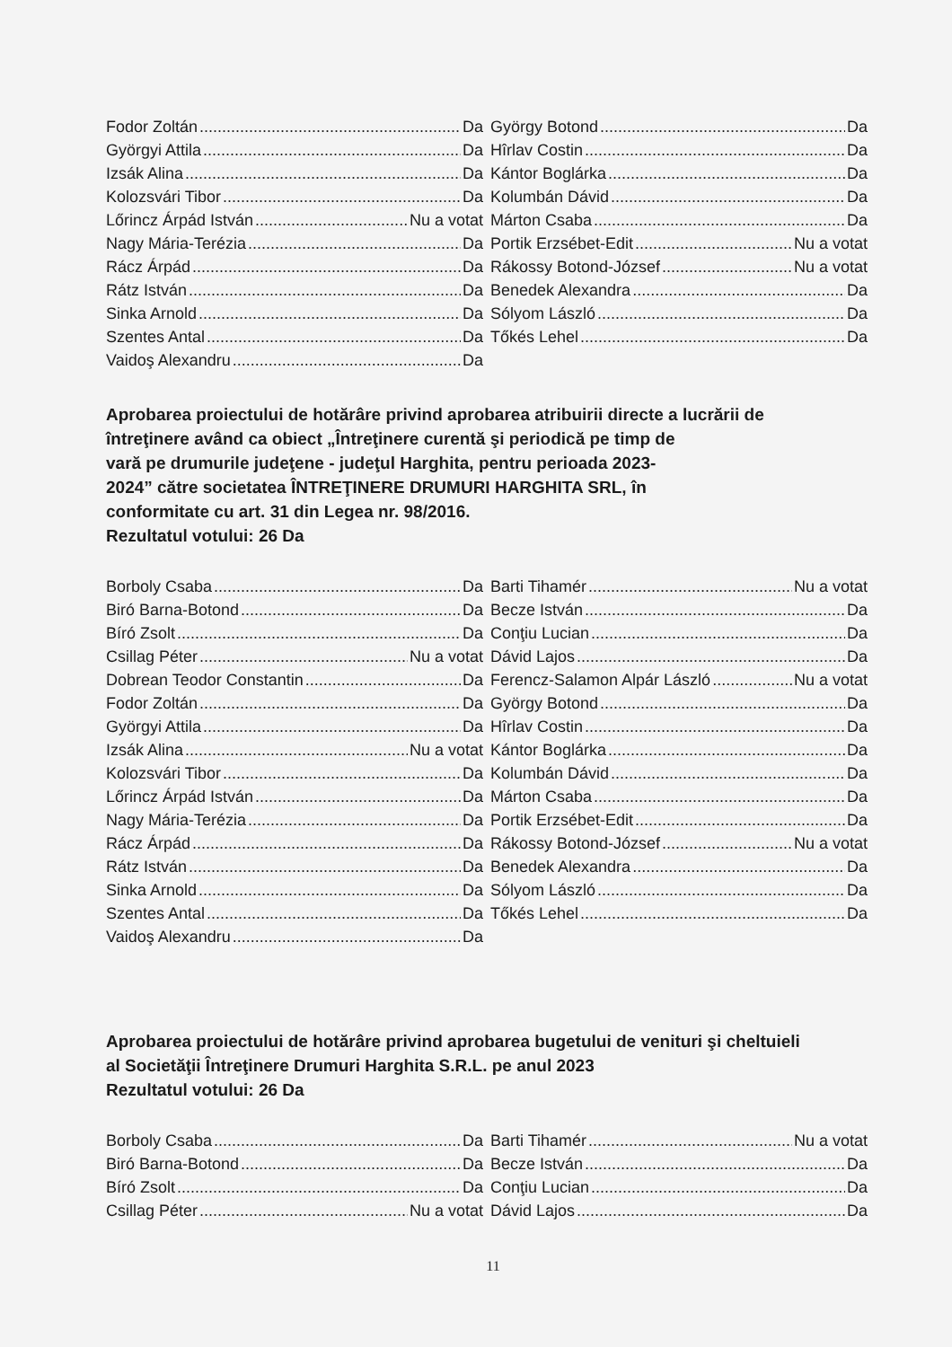Fodor Zoltán Da
Györgyi Attila Da
Izsák Alina Da
Kolozsvári Tibor Da
Lőrincz Árpád István Nu a votat
Nagy Mária-Terézia Da
Rácz Árpád Da
Rátz István Da
Sinka Arnold Da
Szentes Antal Da
Vaidoş Alexandru Da
György Botond Da
Hîrlav Costin Da
Kántor Boglárka Da
Kolumbán Dávid Da
Márton Csaba Da
Portik Erzsébet-Edit Nu a votat
Rákossy Botond-József Nu a votat
Benedek Alexandra Da
Sólyom László Da
Tőkés Lehel Da
Aprobarea proiectului de hotărâre privind aprobarea atribuirii directe a lucrării de
întreţinere având ca obiect „Întreţinere curentă şi periodică pe timp de
vară pe drumurile judeţene - judeţul Harghita, pentru perioada 2023-
2024” către societatea ÎNTREŢINERE DRUMURI HARGHITA SRL, în
conformitate cu art. 31 din Legea nr. 98/2016.
Rezultatul votului: 26 Da
Borboly Csaba Da
Biró Barna-Botond Da
Bíró Zsolt Da
Csillag Péter Nu a votat
Dobrean Teodor Constantin Da
Fodor Zoltán Da
Györgyi Attila Da
Izsák Alina Nu a votat
Kolozsvári Tibor Da
Lőrincz Árpád István Da
Nagy Mária-Terézia Da
Rácz Árpád Da
Rátz István Da
Sinka Arnold Da
Szentes Antal Da
Vaidoş Alexandru Da
Barti Tihamér Nu a votat
Becze István Da
Conţiu Lucian Da
Dávid Lajos Da
Ferencz-Salamon Alpár László Nu a votat
György Botond Da
Hîrlav Costin Da
Kántor Boglárka Da
Kolumbán Dávid Da
Márton Csaba Da
Portik Erzsébet-Edit Da
Rákossy Botond-József Nu a votat
Benedek Alexandra Da
Sólyom László Da
Tőkés Lehel Da
Aprobarea proiectului de hotărâre privind aprobarea bugetului de venituri şi cheltuieli
al Societăţii Întreţinere Drumuri Harghita S.R.L. pe anul 2023
Rezultatul votului: 26 Da
Borboly Csaba Da
Biró Barna-Botond Da
Bíró Zsolt Da
Csillag Péter Nu a votat
Barti Tihamér Nu a votat
Becze István Da
Conţiu Lucian Da
Dávid Lajos Da
11